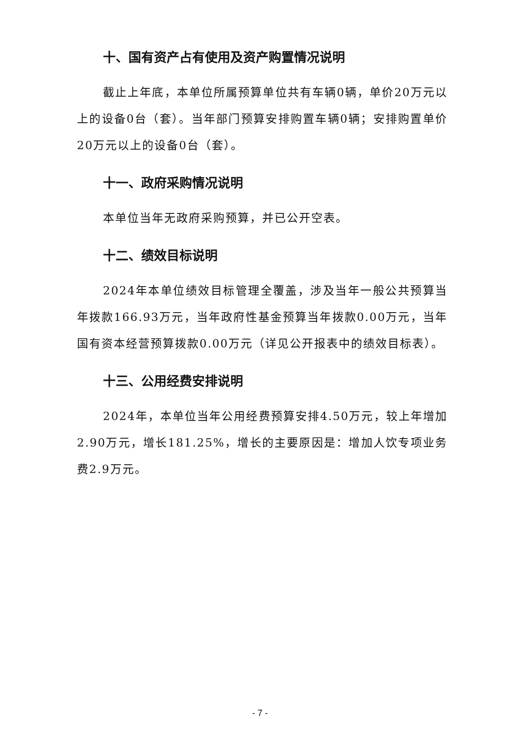十、国有资产占有使用及资产购置情况说明
截止上年底，本单位所属预算单位共有车辆0辆，单价20万元以上的设备0台（套）。当年部门预算安排购置车辆0辆；安排购置单价20万元以上的设备0台（套）。
十一、政府采购情况说明
本单位当年无政府采购预算，并已公开空表。
十二、绩效目标说明
2024年本单位绩效目标管理全覆盖，涉及当年一般公共预算当年拨款166.93万元，当年政府性基金预算当年拨款0.00万元，当年国有资本经营预算拨款0.00万元（详见公开报表中的绩效目标表）。
十三、公用经费安排说明
2024年，本单位当年公用经费预算安排4.50万元，较上年增加2.90万元，增长181.25%，增长的主要原因是：增加人饮专项业务费2.9万元。
- 7 -